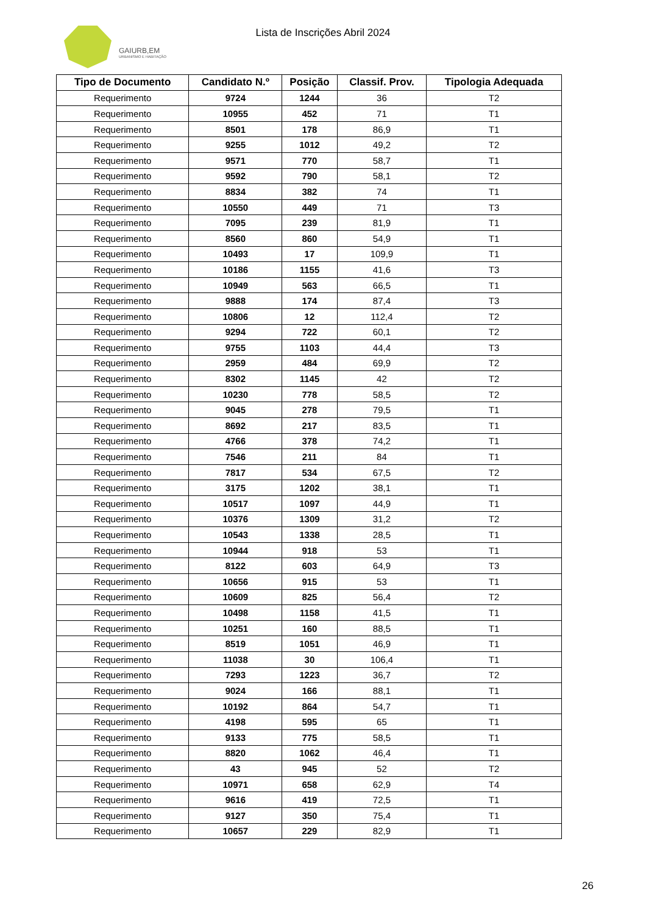GAIURB,EM
URBANISMO E HABITAÇÃO
Lista de Inscrições Abril 2024
| Tipo de Documento | Candidato N.º | Posição | Classif. Prov. | Tipologia Adequada |
| --- | --- | --- | --- | --- |
| Requerimento | 9724 | 1244 | 36 | T2 |
| Requerimento | 10955 | 452 | 71 | T1 |
| Requerimento | 8501 | 178 | 86,9 | T1 |
| Requerimento | 9255 | 1012 | 49,2 | T2 |
| Requerimento | 9571 | 770 | 58,7 | T1 |
| Requerimento | 9592 | 790 | 58,1 | T2 |
| Requerimento | 8834 | 382 | 74 | T1 |
| Requerimento | 10550 | 449 | 71 | T3 |
| Requerimento | 7095 | 239 | 81,9 | T1 |
| Requerimento | 8560 | 860 | 54,9 | T1 |
| Requerimento | 10493 | 17 | 109,9 | T1 |
| Requerimento | 10186 | 1155 | 41,6 | T3 |
| Requerimento | 10949 | 563 | 66,5 | T1 |
| Requerimento | 9888 | 174 | 87,4 | T3 |
| Requerimento | 10806 | 12 | 112,4 | T2 |
| Requerimento | 9294 | 722 | 60,1 | T2 |
| Requerimento | 9755 | 1103 | 44,4 | T3 |
| Requerimento | 2959 | 484 | 69,9 | T2 |
| Requerimento | 8302 | 1145 | 42 | T2 |
| Requerimento | 10230 | 778 | 58,5 | T2 |
| Requerimento | 9045 | 278 | 79,5 | T1 |
| Requerimento | 8692 | 217 | 83,5 | T1 |
| Requerimento | 4766 | 378 | 74,2 | T1 |
| Requerimento | 7546 | 211 | 84 | T1 |
| Requerimento | 7817 | 534 | 67,5 | T2 |
| Requerimento | 3175 | 1202 | 38,1 | T1 |
| Requerimento | 10517 | 1097 | 44,9 | T1 |
| Requerimento | 10376 | 1309 | 31,2 | T2 |
| Requerimento | 10543 | 1338 | 28,5 | T1 |
| Requerimento | 10944 | 918 | 53 | T1 |
| Requerimento | 8122 | 603 | 64,9 | T3 |
| Requerimento | 10656 | 915 | 53 | T1 |
| Requerimento | 10609 | 825 | 56,4 | T2 |
| Requerimento | 10498 | 1158 | 41,5 | T1 |
| Requerimento | 10251 | 160 | 88,5 | T1 |
| Requerimento | 8519 | 1051 | 46,9 | T1 |
| Requerimento | 11038 | 30 | 106,4 | T1 |
| Requerimento | 7293 | 1223 | 36,7 | T2 |
| Requerimento | 9024 | 166 | 88,1 | T1 |
| Requerimento | 10192 | 864 | 54,7 | T1 |
| Requerimento | 4198 | 595 | 65 | T1 |
| Requerimento | 9133 | 775 | 58,5 | T1 |
| Requerimento | 8820 | 1062 | 46,4 | T1 |
| Requerimento | 43 | 945 | 52 | T2 |
| Requerimento | 10971 | 658 | 62,9 | T4 |
| Requerimento | 9616 | 419 | 72,5 | T1 |
| Requerimento | 9127 | 350 | 75,4 | T1 |
| Requerimento | 10657 | 229 | 82,9 | T1 |
26